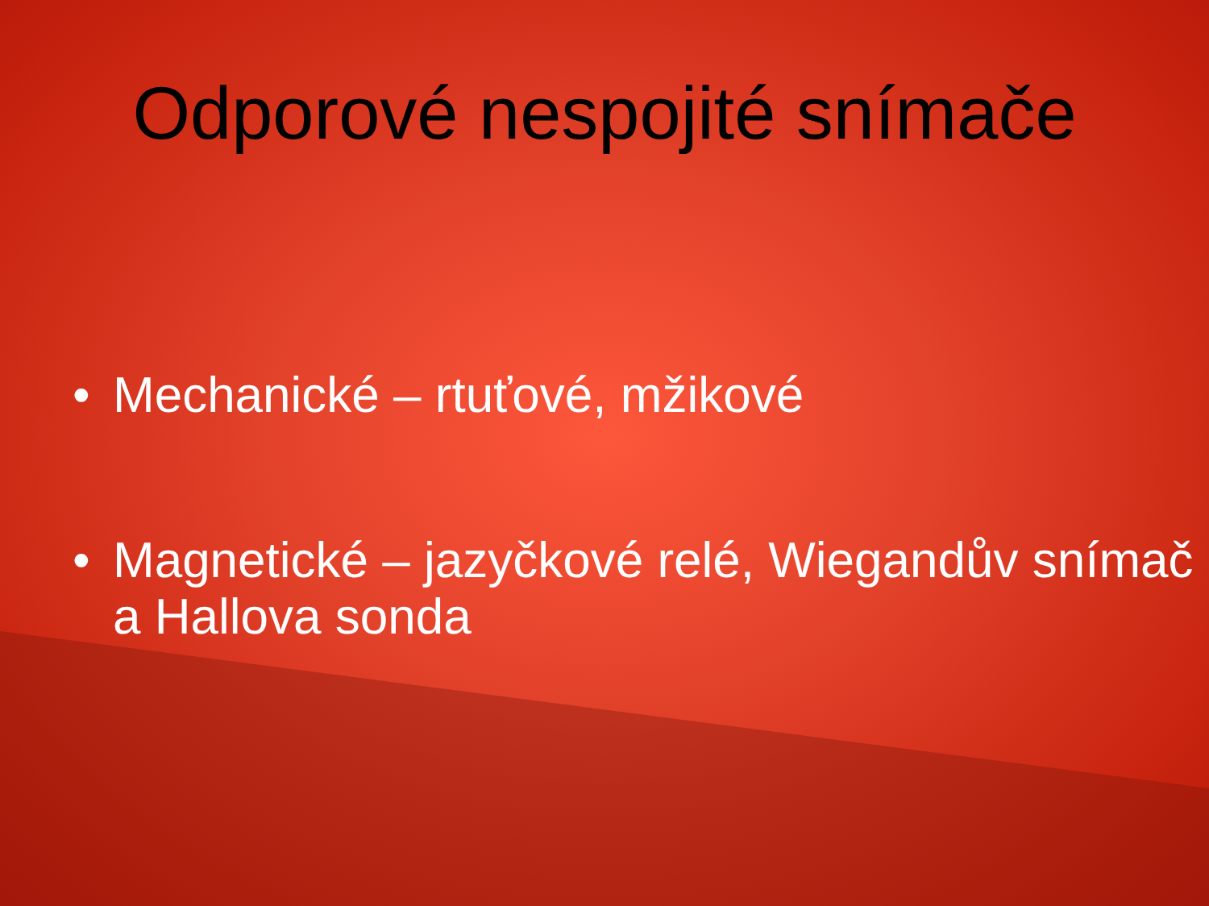Odporové nespojité snímače
• Mechanické – rtuťové, mžikové
• Magnetické – jazyčkové relé, Wiegandův snímač a Hallova sonda